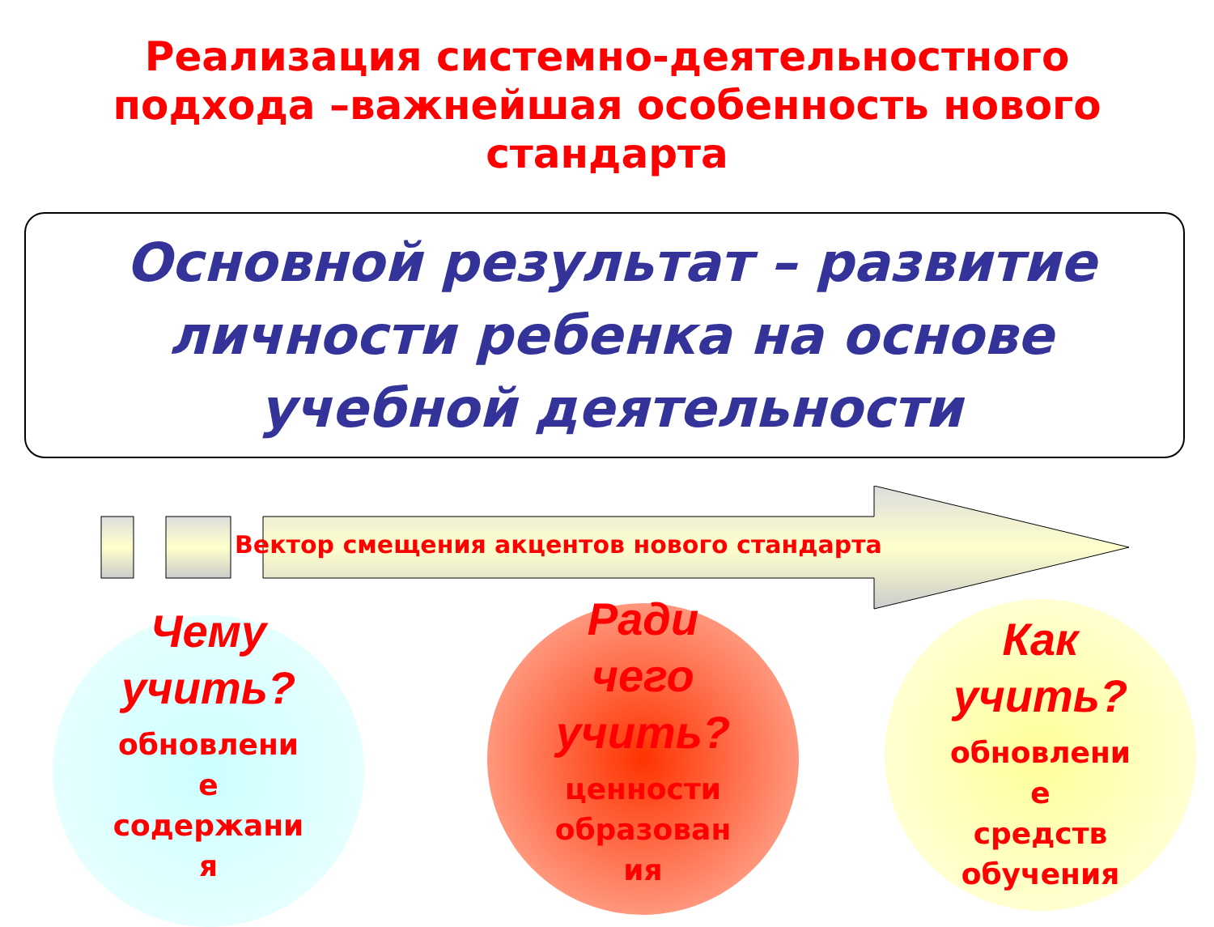Реализация системно-деятельностного
подхода –важнейшая особенность нового
стандарта
Основной результат – развитие личности ребенка на основе учебной деятельности
Вектор смещения акцентов нового стандарта
Чему
учить?
обновлени
е
содержани
я
Ради
чего
учить?
ценности
образован
ия
Как
учить?
обновлени
е
средств
обучения